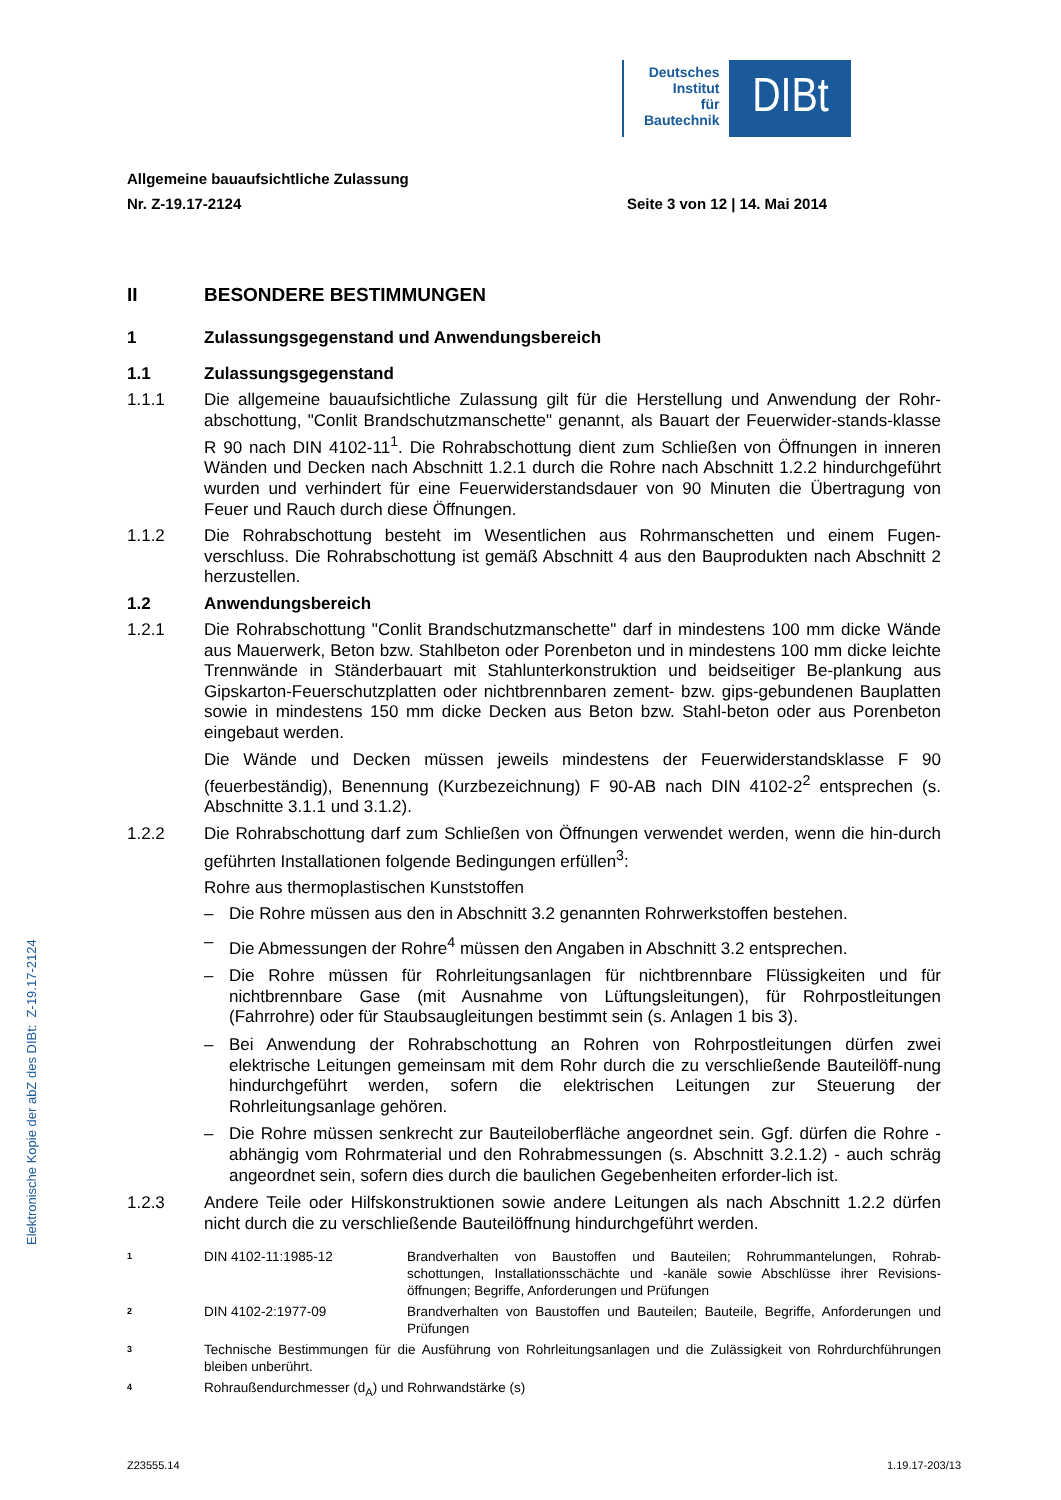Deutsches
Institut
für
Bautechnik
DIBt
Allgemeine bauaufsichtliche Zulassung
Nr. Z-19.17-2124 Seite 3 von 12 | 14. Mai 2014
II BESONDERE BESTIMMUNGEN
1 Zulassungsgegenstand und Anwendungsbereich
1.1 Zulassungsgegenstand
1.1.1 Die allgemeine bauaufsichtliche Zulassung gilt für die Herstellung und Anwendung der Rohr-abschottung, "Conlit Brandschutzmanschette" genannt, als Bauart der Feuerwider-stands-klasse R 90 nach DIN 4102-11<sup>1</sup>. Die Rohrabschottung dient zum Schließen von Öffnungen in inneren Wänden und Decken nach Abschnitt 1.2.1 durch die Rohre nach Abschnitt 1.2.2 hindurchgeführt wurden und verhindert für eine Feuerwiderstandsdauer von 90 Minuten die Übertragung von Feuer und Rauch durch diese Öffnungen.
1.1.2 Die Rohrabschottung besteht im Wesentlichen aus Rohrmanschetten und einem Fugen-verschluss. Die Rohrabschottung ist gemäß Abschnitt 4 aus den Bauprodukten nach Abschnitt 2 herzustellen.
1.2 Anwendungsbereich
1.2.1 Die Rohrabschottung "Conlit Brandschutzmanschette" darf in mindestens 100 mm dicke Wände aus Mauerwerk, Beton bzw. Stahlbeton oder Porenbeton und in mindestens 100 mm dicke leichte Trennwände in Ständerbauart mit Stahlunterkonstruktion und beidseitiger Be-plankung aus Gipskarton-Feuerschutzplatten oder nichtbrennbaren zement- bzw. gips-gebundenen Bauplatten sowie in mindestens 150 mm dicke Decken aus Beton bzw. Stahl-beton oder aus Porenbeton eingebaut werden.
Die Wände und Decken müssen jeweils mindestens der Feuerwiderstandsklasse F 90 (feuerbeständig), Benennung (Kurzbezeichnung) F 90-AB nach DIN 4102-2<sup>2</sup> entsprechen (s. Abschnitte 3.1.1 und 3.1.2).
1.2.2 Die Rohrabschottung darf zum Schließen von Öffnungen verwendet werden, wenn die hin-durch geführten Installationen folgende Bedingungen erfüllen<sup>3</sup>:
Rohre aus thermoplastischen Kunststoffen
– Die Rohre müssen aus den in Abschnitt 3.2 genannten Rohrwerkstoffen bestehen.
– Die Abmessungen der Rohre<sup>4</sup> müssen den Angaben in Abschnitt 3.2 entsprechen.
– Die Rohre müssen für Rohrleitungsanlagen für nichtbrennbare Flüssigkeiten und für nichtbrennbare Gase (mit Ausnahme von Lüftungsleitungen), für Rohrpostleitungen (Fahrrohre) oder für Staubsaugleitungen bestimmt sein (s. Anlagen 1 bis 3).
– Bei Anwendung der Rohrabschottung an Rohren von Rohrpostleitungen dürfen zwei elektrische Leitungen gemeinsam mit dem Rohr durch die zu verschließende Bauteilöff-nung hindurchgeführt werden, sofern die elektrischen Leitungen zur Steuerung der Rohrleitungsanlage gehören.
– Die Rohre müssen senkrecht zur Bauteiloberfläche angeordnet sein. Ggf. dürfen die Rohre - abhängig vom Rohrmaterial und den Rohrabmessungen (s. Abschnitt 3.2.1.2) - auch schräg angeordnet sein, sofern dies durch die baulichen Gegebenheiten erforder-lich ist.
1.2.3 Andere Teile oder Hilfskonstruktionen sowie andere Leitungen als nach Abschnitt 1.2.2 dürfen nicht durch die zu verschließende Bauteilöffnung hindurchgeführt werden.
1 DIN 4102-11:1985-12 Brandverhalten von Baustoffen und Bauteilen; Rohrummantelungen, Rohrab-schottungen, Installationsschächte und -kanäle sowie Abschlüsse ihrer Revisions-öffnungen; Begriffe, Anforderungen und Prüfungen
2 DIN 4102-2:1977-09 Brandverhalten von Baustoffen und Bauteilen; Bauteile, Begriffe, Anforderungen und Prüfungen
3 Technische Bestimmungen für die Ausführung von Rohrleitungsanlagen und die Zulässigkeit von Rohrdurchführungen bleiben unberührt.
4 Rohraußendurchmesser (d<sub>A</sub>) und Rohrwandstärke (s)
Elektronische Kopie der abZ des DIBt: Z-19.17-2124
Z23555.14 1.19.17-203/13